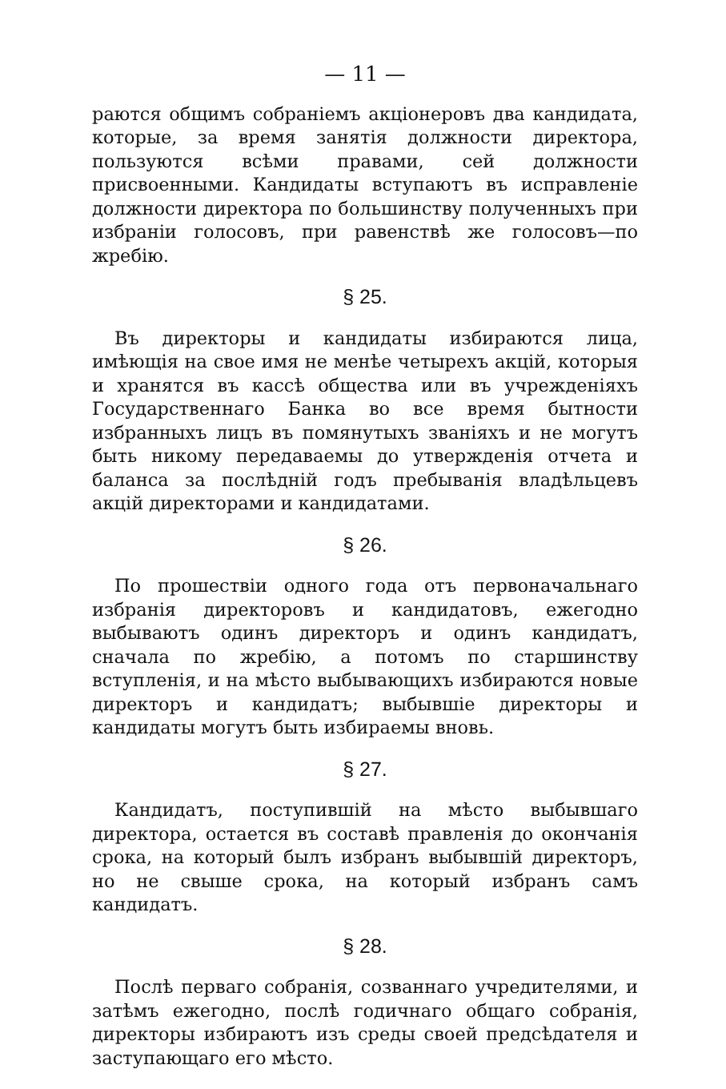— 11 —
раются общимъ собраніемъ акціонеровъ два кандидата, которые, за время занятія должности директора, пользуются всѣми правами, сей должности присвоенными. Кандидаты вступаютъ въ исправленіе должности директора по большинству полученныхъ при избраніи голосовъ, при равенствѣ же голосовъ—по жребію.
§ 25.
Въ директоры и кандидаты избираются лица, имѣющія на свое имя не менѣе четырехъ акцій, которыя и хранятся въ кассѣ общества или въ учрежденіяхъ Государственнаго Банка во все время бытности избранныхъ лицъ въ помянутыхъ званіяхъ и не могутъ быть никому передаваемы до утвержденія отчета и баланса за послѣдній годъ пребыванія владѣльцевъ акцій директорами и кандидатами.
§ 26.
По прошествіи одного года отъ первоначальнаго избранія директоровъ и кандидатовъ, ежегодно выбываютъ одинъ директоръ и одинъ кандидатъ, сначала по жребію, а потомъ по старшинству вступленія, и на мѣсто выбывающихъ избираются новые директоръ и кандидатъ; выбывшіе директоры и кандидаты могутъ быть избираемы вновь.
§ 27.
Кандидатъ, поступившій на мѣсто выбывшаго директора, остается въ составѣ правленія до окончанія срока, на который былъ избранъ выбывшій директоръ, но не свыше срока, на который избранъ самъ кандидатъ.
§ 28.
Послѣ перваго собранія, созваннаго учредителями, и затѣмъ ежегодно, послѣ годичнаго общаго собранія, директоры избираютъ изъ среды своей предсѣдателя и заступающаго его мѣсто.